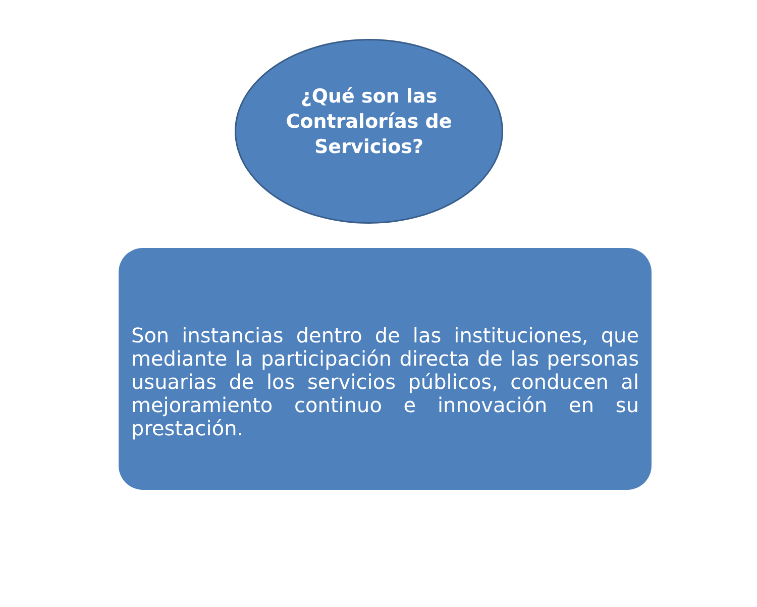¿Qué son las
Contralorías de
Servicios?
Son instancias dentro de las instituciones, que mediante la participación directa de las personas usuarias de los servicios públicos, conducen al mejoramiento continuo e innovación en su prestación.